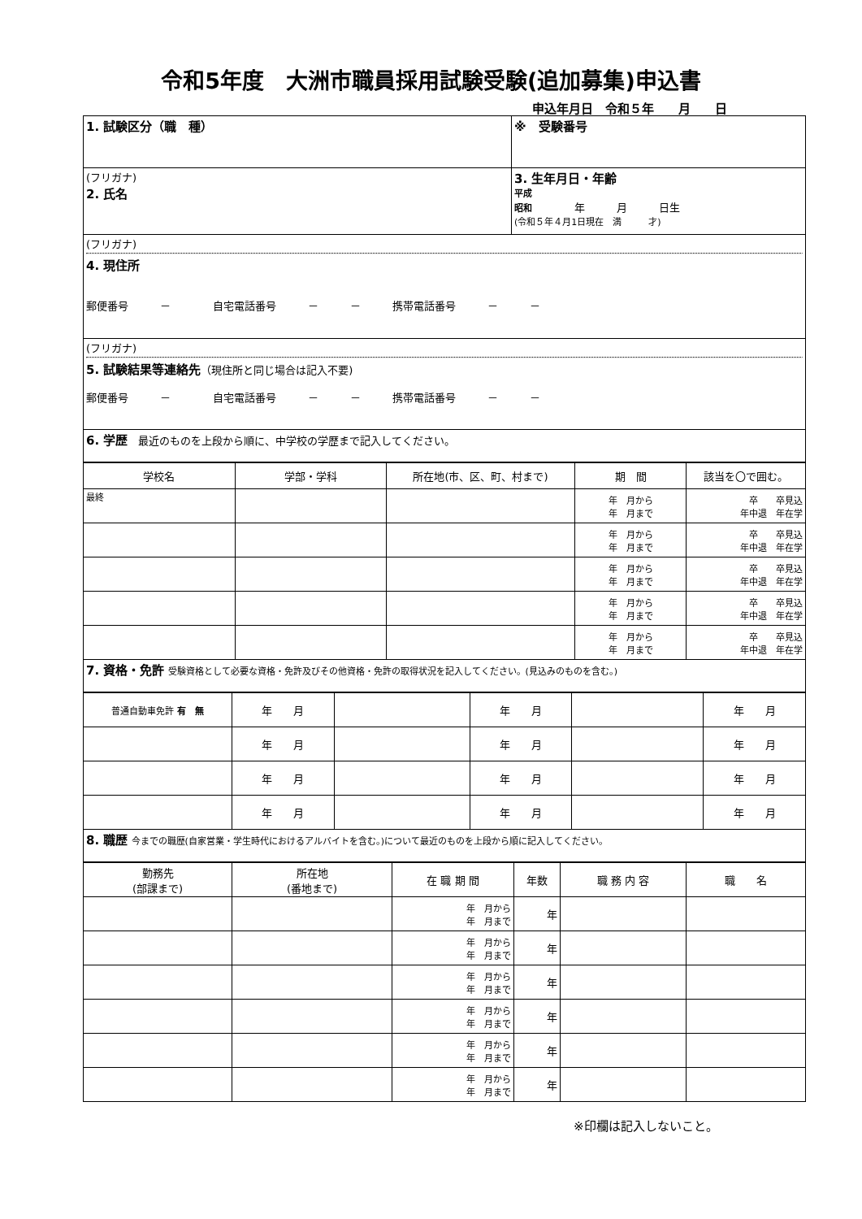令和5年度　大洲市職員採用試験受験(追加募集)申込書
申込年月日　令和５年　　月　　日
| 1. 試験区分（職 種） | ※ 受験番号 |
| (フリガナ) 2. 氏名 | 3. 生年月日・年齢 平成 昭和 年 月 日生 (令和５年４月1日現在 満 才) |
| (フリガナ) 4. 現住所 郵便番号 － 自宅電話番号 － － 携帯電話番号 － － | |
| (フリガナ) 5. 試験結果等連絡先 （現住所と同じ場合は記入不要) 郵便番号 － 自宅電話番号 － － 携帯電話番号 － － | |
| 6. 学歴 最近のものを上段から順に、中学校の学歴まで記入してください。 | |
| 学校名 | 学部・学科 | 所在地(市、区、町、村まで) | 期 間 | 該当を〇で囲む。 |
| 最終 | | | 年 月から 年 月まで | 卒 卒見込 年中退 年在学 |
| | | | 年 月から 年 月まで | 卒 卒見込 年中退 年在学 |
| | | | 年 月から 年 月まで | 卒 卒見込 年中退 年在学 |
| | | | 年 月から 年 月まで | 卒 卒見込 年中退 年在学 |
| | | | 年 月から 年 月まで | 卒 卒見込 年中退 年在学 |
| 7. 資格・免許 受験資格として必要な資格・免許及びその他資格・免許の取得状況を記入してください。(見込みのものを含む。) | | | | |
| 普通自動車免許 有 無 | 年 月 | | 年 月 | | 年 月 |
| | 年 月 | | 年 月 | | 年 月 |
| | 年 月 | | 年 月 | | 年 月 |
| | 年 月 | | 年 月 | | 年 月 |
| 8. 職歴 今までの職歴(自家営業・学生時代におけるアルバイトを含む。)について最近のものを上段から順に記入してください。 | | | | | |
| 勤務先 (部課まで) | 所在地 (番地まで) | 在 職 期 間 | 年数 | 職 務 内 容 | 職 名 |
| | | 年 月から 年 月まで | 年 | | |
| | | 年 月から 年 月まで | 年 | | |
| | | 年 月から 年 月まで | 年 | | |
| | | 年 月から 年 月まで | 年 | | |
| | | 年 月から 年 月まで | 年 | | |
| | | 年 月から 年 月まで | 年 | | |
※印欄は記入しないこと。